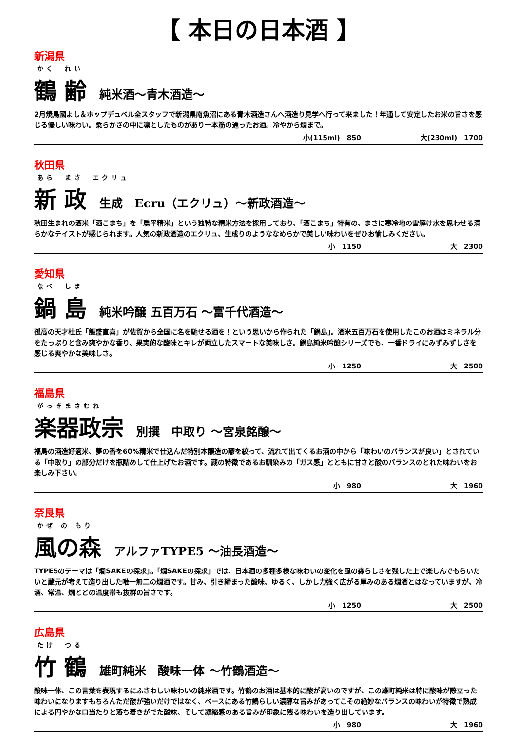【 本日の日本酒 】
新潟県
かく　れい
鶴 齢 純米酒～青木酒造～
2月焼鳥國よし＆ホップデュベル全スタッフで新潟県南魚沼にある青木酒造さんへ酒造り見学へ行って来ました！年通して安定したお米の旨さを感じる優しい味わい。柔らかさの中に凛としたものがあり一本筋の通ったお酒。冷やから燗まで。
小(115ml)　850 大(230ml)　1700
秋田県
あら　まさ　エクリュ
新 政 生成　Ecru（エクリュ）～新政酒造～
秋田生まれの酒米「酒こまち」を「扁平精米」という独特な精米方法を採用しており、「酒こまち」特有の、まさに寒冷地の雪解け水を思わせる清らかなテイストが感じられます。人気の新政酒造のエクリュ、生成りのようななめらかで美しい味わいをぜひお愉しみください。
小　1150 大　2300
愛知県
なべ　しま
鍋 島 純米吟醸 五百万石 ～富千代酒造～
孤高の天才杜氏「飯盛直喜」が佐賀から全国に名を馳せる酒を！という思いから作られた「鍋島」。酒米五百万石を使用したこのお酒はミネラル分をたっぷりと含み爽やかな香り、果実的な酸味とキレが両立したスマートな美味しさ。鍋島純米吟醸シリーズでも、一番ドライにみずみずしさを感じる爽やかな美味しさ。
小　1250 大　2500
福島県
がっきまさむね
楽器政宗 別撰　中取り ～宮泉銘醸～
福島の酒造好適米、夢の香を60%精米で仕込んだ特別本醸造の醪を絞って、流れて出てくるお酒の中から「味わいのバランスが良い」とされている「中取り」の部分だけを瓶詰めして仕上げたお酒です。蔵の特徴であるお馴染みの「ガス感」とともに甘さと酸のバランスのとれた味わいをお楽しみ下さい。
小　980 大　1960
奈良県
かぜ の もり
風の森 アルファTYPE5 ～油長酒造～
TYPE5のテーマは「燗SAKEの探求」。「燗SAKEの探求」では、日本酒の多種多様な味わいの変化を風の森らしさを残した上で楽しんでもらいたいと蔵元が考えて造り出した唯一無二の燗酒です。甘み、引き締まった酸味、ゆるく、しかし力強く広がる厚みのある燗酒とはなっていますが、冷酒、常温、燗とどの温度帯も抜群の旨さです。
小　1250 大　2500
広島県
たけ　つる
竹 鶴 雄町純米　酸味一体 ～竹鶴酒造～
酸味一体、この言葉を表現するにふさわしい味わいの純米酒です。竹鶴のお酒は基本的に酸が高いのですが、この雄町純米は特に酸味が際立った味わいになりますもちろんただ酸が強いだけではなく、ベースにある竹鶴らしい濃醇な旨みがあってこその絶妙なバランスの味わいが特徴で熟成による円やかな口当たりと落ち着きがでた酸味、そして凝縮感のある旨みが印象に残る味わいを造り出しています。
小　980 大　1960